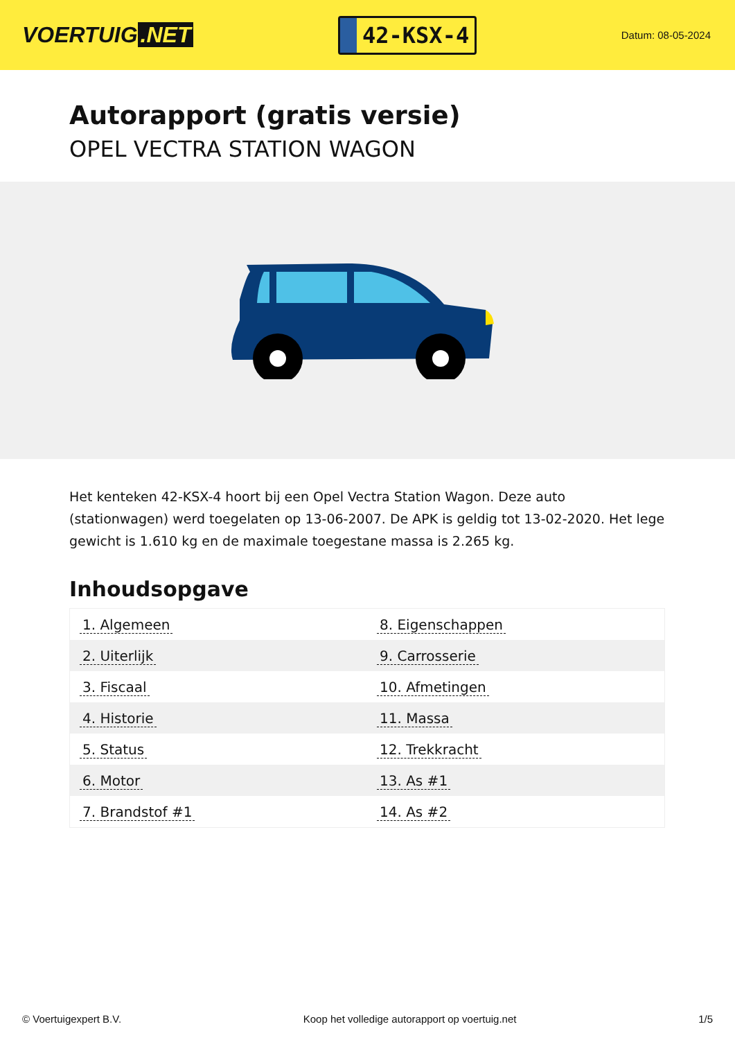VOERTUIG.NET
42-KSX-4
Datum: 08-05-2024
Autorapport (gratis versie)
OPEL VECTRA STATION WAGON
Het kenteken 42-KSX-4 hoort bij een Opel Vectra Station Wagon. Deze auto (stationwagen) werd toegelaten op 13-06-2007. De APK is geldig tot 13-02-2020. Het lege gewicht is 1.610 kg en de maximale toegestane massa is 2.265 kg.
Inhoudsopgave
| 1. Algemeen | 8. Eigenschappen |
| 2. Uiterlijk | 9. Carrosserie |
| 3. Fiscaal | 10. Afmetingen |
| 4. Historie | 11. Massa |
| 5. Status | 12. Trekkracht |
| 6. Motor | 13. As #1 |
| 7. Brandstof #1 | 14. As #2 |
© Voertuigexpert B.V. Koop het volledige autorapport op voertuig.net 1/5